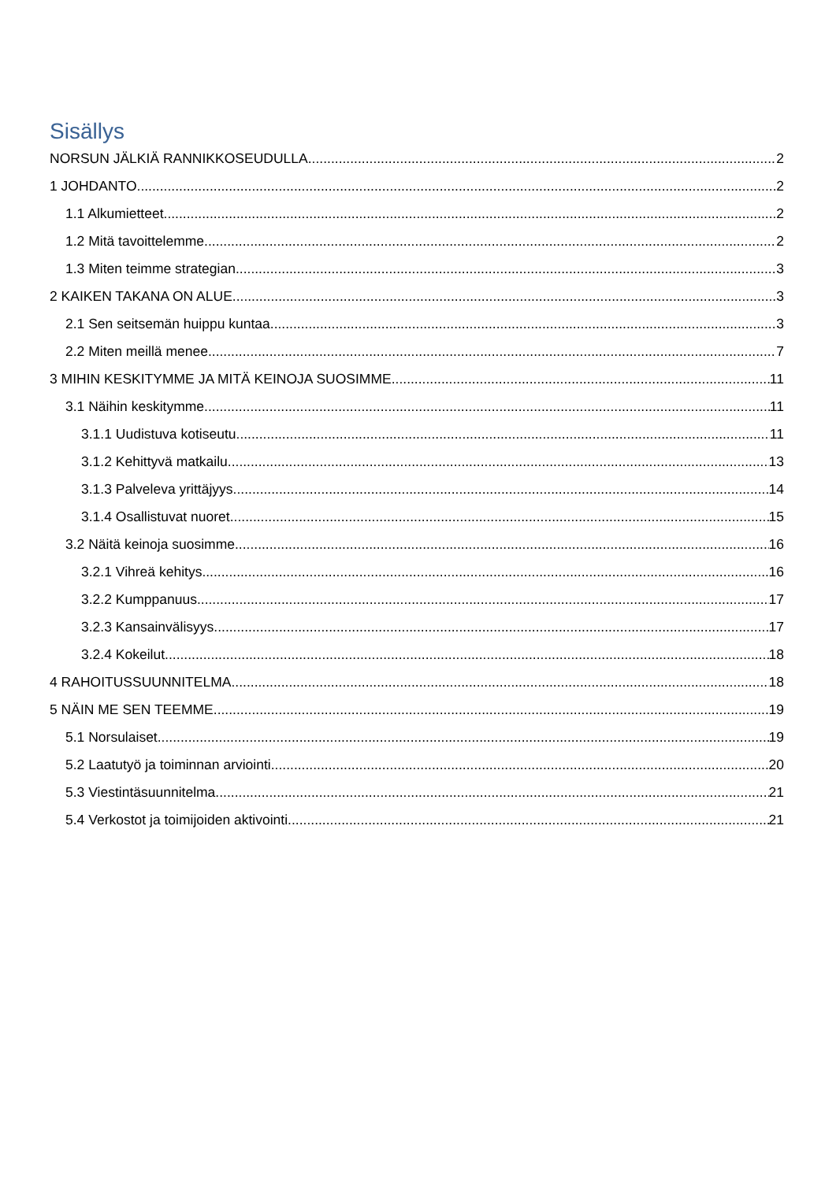Sisällys
NORSUN JÄLKIÄ RANNIKKOSEUDULLA 2
1 JOHDANTO 2
1.1 Alkumietteet 2
1.2 Mitä tavoittelemme 2
1.3 Miten teimme strategian 3
2 KAIKEN TAKANA ON ALUE 3
2.1 Sen seitsemän huippu kuntaa 3
2.2 Miten meillä menee 7
3 MIHIN KESKITYMME JA MITÄ KEINOJA SUOSIMME 11
3.1 Näihin keskitymme 11
3.1.1 Uudistuva kotiseutu 11
3.1.2 Kehittyvä matkailu 13
3.1.3 Palveleva yrittäjyys 14
3.1.4 Osallistuvat nuoret 15
3.2 Näitä keinoja suosimme 16
3.2.1 Vihreä kehitys 16
3.2.2 Kumppanuus 17
3.2.3 Kansainvälisyys 17
3.2.4 Kokeilut 18
4 RAHOITUSSUUNNITELMA 18
5 NÄIN ME SEN TEEMME 19
5.1 Norsulaiset 19
5.2 Laatutyö ja toiminnan arviointi 20
5.3 Viestintäsuunnitelma 21
5.4 Verkostot ja toimijoiden aktivointi 21